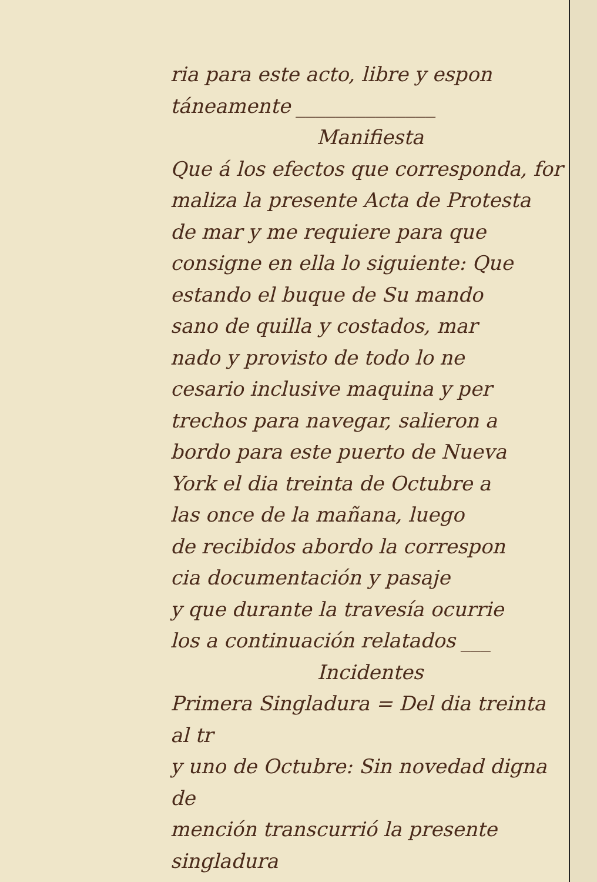ria para este acto, libre y espon
táneamente ______________
Manifiesta
Que á los efectos que corresponda, for
maliza la presente Acta de Protesta
de mar y me requiere para que
consigne en ella lo siguiente: Que
estando el buque de Su mando
sano de quilla y costados, mar
nado y provisto de todo lo ne
cesario inclusive maquina y per
trechos para navegar, salieron a
bordo para este puerto de Nueva
York el dia treinta de Octubre a
las once de la mañana, luego
de recibidos abordo la correspon
cia documentación y pasaje
y que durante la travesía ocurrie
los a continuación relatados ___
Incidentes
Primera Singladura = Del dia treinta al tr
y uno de Octubre: Sin novedad digna de
mención transcurrió la presente singladura